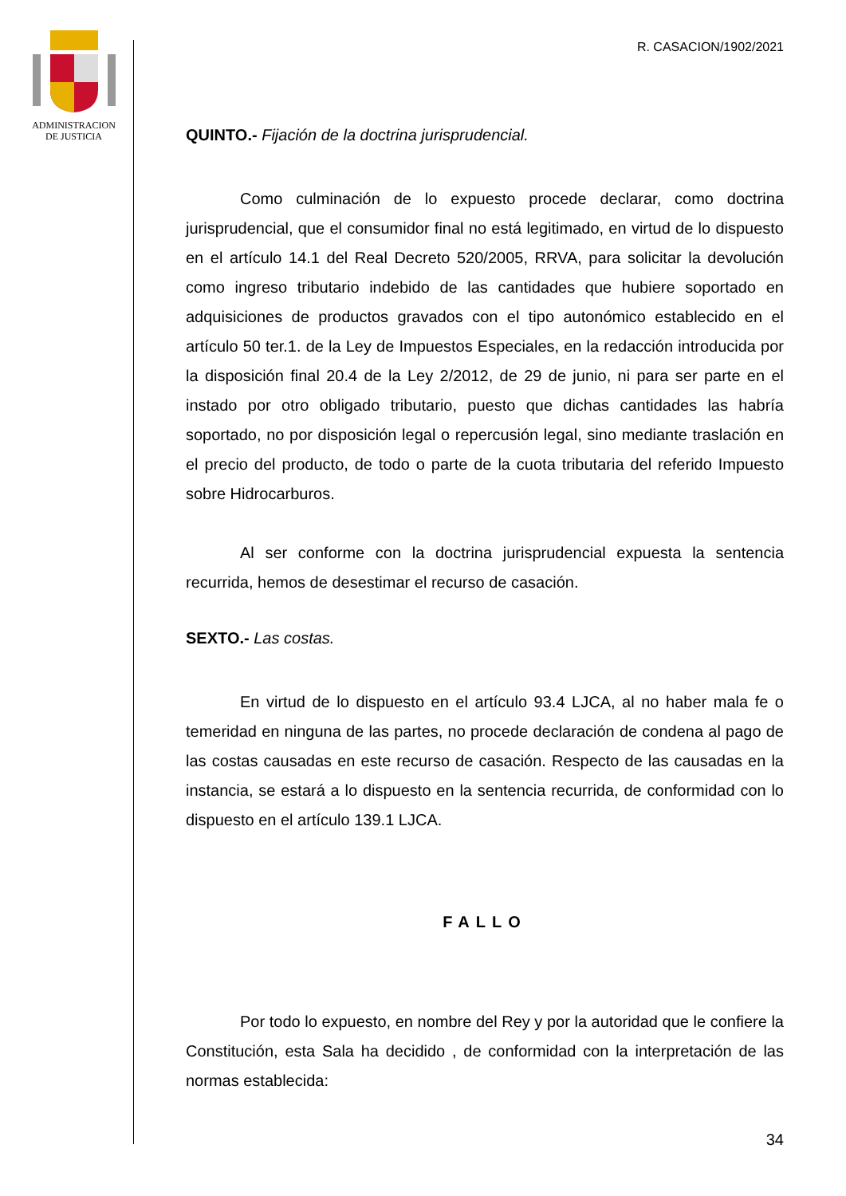ADMINISTRACION
DE JUSTICIA
R. CASACION/1902/2021
QUINTO.- Fijación de la doctrina jurisprudencial.
Como culminación de lo expuesto procede declarar, como doctrina jurisprudencial, que el consumidor final no está legitimado, en virtud de lo dispuesto en el artículo 14.1 del Real Decreto 520/2005, RRVA, para solicitar la devolución como ingreso tributario indebido de las cantidades que hubiere soportado en adquisiciones de productos gravados con el tipo autonómico establecido en el artículo 50 ter.1. de la Ley de Impuestos Especiales, en la redacción introducida por la disposición final 20.4 de la Ley 2/2012, de 29 de junio, ni para ser parte en el instado por otro obligado tributario, puesto que dichas cantidades las habría soportado, no por disposición legal o repercusión legal, sino mediante traslación en el precio del producto, de todo o parte de la cuota tributaria del referido Impuesto sobre Hidrocarburos.
Al ser conforme con la doctrina jurisprudencial expuesta la sentencia recurrida, hemos de desestimar el recurso de casación.
SEXTO.- Las costas.
En virtud de lo dispuesto en el artículo 93.4 LJCA, al no haber mala fe o temeridad en ninguna de las partes, no procede declaración de condena al pago de las costas causadas en este recurso de casación. Respecto de las causadas en la instancia, se estará a lo dispuesto en la sentencia recurrida, de conformidad con lo dispuesto en el artículo 139.1 LJCA.
FALLO
Por todo lo expuesto, en nombre del Rey y por la autoridad que le confiere la Constitución, esta Sala ha decidido , de conformidad con la interpretación de las normas establecida:
34